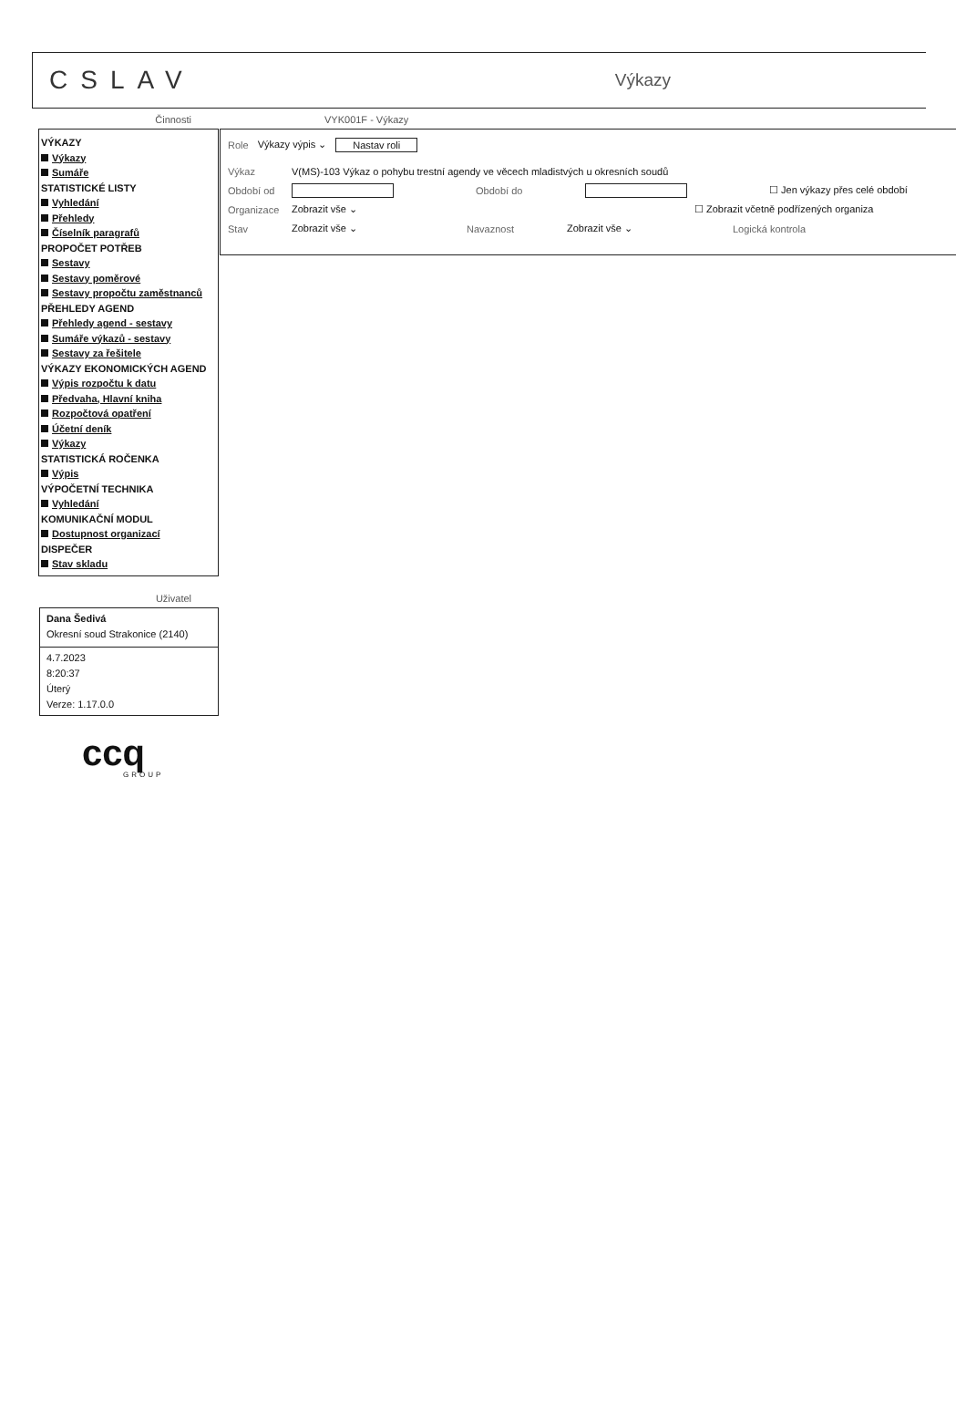CSLAV Výkazy
Činnosti
VÝKAZY
Výkazy
Sumáře
STATISTICKÉ LISTY
Vyhledání
Přehledy
Číselník paragrafů
PROPOČET POTŘEB
Sestavy
Sestavy poměrové
Sestavy propočtu zaměstnanců
PŘEHLEDY AGEND
Přehledy agend - sestavy
Sumáře výkazů - sestavy
Sestavy za řešitele
VÝKAZY EKONOMICKÝCH AGEND
Výpis rozpočtu k datu
Předvaha, Hlavní kniha
Rozpočtová opatření
Účetní deník
Výkazy
STATISTICKÁ ROČENKA
Výpis
VÝPOČETNÍ TECHNIKA
Vyhledání
KOMUNIKAČNÍ MODUL
Dostupnost organizací
DISPEČER
Stav skladu
Uživatel
Dana Šedivá
Okresní soud Strakonice (2140)
4.7.2023
8:20:37
Úterý
Verze: 1.17.0.0
ccq
GROUP
VYK001F - Výkazy
Role Výkazy výpis ⌄ Nastav roli
Výkaz V(MS)-103 Výkaz o pohybu trestní agendy ve věcech mladistvých u okresních soudů
Období od Období do ☐ Jen výkazy přes celé období
Organizace Zobrazit vše ⌄ ☐ Zobrazit včetně podřízených organiza
Stav Zobrazit vše ⌄ Navaznost Zobrazit vše ⌄ Logická kontrola